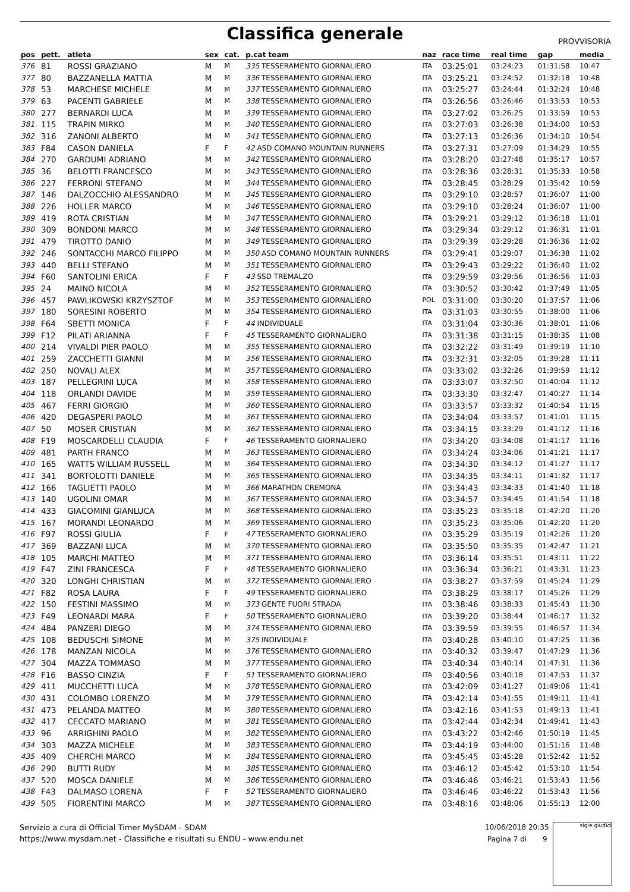Classifica generale
PROVVISORIA
| pos | pett. | atleta | sex | cat. | p.cat team | naz | race time | real time | gap | media |
| --- | --- | --- | --- | --- | --- | --- | --- | --- | --- | --- |
| 376 | 81 | ROSSI GRAZIANO | M | M | 335 TESSERAMENTO GIORNALIERO | ITA | 03:25:01 | 03:24:23 | 01:31:58 | 10:47 |
| 377 | 80 | BAZZANELLA MATTIA | M | M | 336 TESSERAMENTO GIORNALIERO | ITA | 03:25:21 | 03:24:52 | 01:32:18 | 10:48 |
| 378 | 53 | MARCHESE MICHELE | M | M | 337 TESSERAMENTO GIORNALIERO | ITA | 03:25:27 | 03:24:44 | 01:32:24 | 10:48 |
| 379 | 63 | PACENTI GABRIELE | M | M | 338 TESSERAMENTO GIORNALIERO | ITA | 03:26:56 | 03:26:46 | 01:33:53 | 10:53 |
| 380 | 277 | BERNARDI LUCA | M | M | 339 TESSERAMENTO GIORNALIERO | ITA | 03:27:02 | 03:26:25 | 01:33:59 | 10:53 |
| 381 | 115 | TRAPIN MIRKO | M | M | 340 TESSERAMENTO GIORNALIERO | ITA | 03:27:03 | 03:26:38 | 01:34:00 | 10:53 |
| 382 | 316 | ZANONI ALBERTO | M | M | 341 TESSERAMENTO GIORNALIERO | ITA | 03:27:13 | 03:26:36 | 01:34:10 | 10:54 |
| 383 | F84 | CASON DANIELA | F | F | 42 ASD COMANO MOUNTAIN RUNNERS | ITA | 03:27:31 | 03:27:09 | 01:34:29 | 10:55 |
| 384 | 270 | GARDUMI ADRIANO | M | M | 342 TESSERAMENTO GIORNALIERO | ITA | 03:28:20 | 03:27:48 | 01:35:17 | 10:57 |
| 385 | 36 | BELOTTI FRANCESCO | M | M | 343 TESSERAMENTO GIORNALIERO | ITA | 03:28:36 | 03:28:31 | 01:35:33 | 10:58 |
| 386 | 227 | FERRONI STEFANO | M | M | 344 TESSERAMENTO GIORNALIERO | ITA | 03:28:45 | 03:28:29 | 01:35:42 | 10:59 |
| 387 | 146 | DALZOCCHIO ALESSANDRO | M | M | 345 TESSERAMENTO GIORNALIERO | ITA | 03:29:10 | 03:28:57 | 01:36:07 | 11:00 |
| 388 | 226 | HOLLER MARCO | M | M | 346 TESSERAMENTO GIORNALIERO | ITA | 03:29:10 | 03:28:24 | 01:36:07 | 11:00 |
| 389 | 419 | ROTA CRISTIAN | M | M | 347 TESSERAMENTO GIORNALIERO | ITA | 03:29:21 | 03:29:12 | 01:36:18 | 11:01 |
| 390 | 309 | BONDONI MARCO | M | M | 348 TESSERAMENTO GIORNALIERO | ITA | 03:29:34 | 03:29:12 | 01:36:31 | 11:01 |
| 391 | 479 | TIROTTO DANIO | M | M | 349 TESSERAMENTO GIORNALIERO | ITA | 03:29:39 | 03:29:28 | 01:36:36 | 11:02 |
| 392 | 246 | SONTACCHI MARCO FILIPPO | M | M | 350 ASD COMANO MOUNTAIN RUNNERS | ITA | 03:29:41 | 03:29:07 | 01:36:38 | 11:02 |
| 393 | 440 | BELLI STEFANO | M | M | 351 TESSERAMENTO GIORNALIERO | ITA | 03:29:43 | 03:29:22 | 01:36:40 | 11:02 |
| 394 | F60 | SANTOLINI ERICA | F | F | 43 SSD TREMALZO | ITA | 03:29:59 | 03:29:56 | 01:36:56 | 11:03 |
| 395 | 24 | MAINO NICOLA | M | M | 352 TESSERAMENTO GIORNALIERO | ITA | 03:30:52 | 03:30:42 | 01:37:49 | 11:05 |
| 396 | 457 | PAWLIKOWSKI KRZYSZTOF | M | M | 353 TESSERAMENTO GIORNALIERO | POL | 03:31:00 | 03:30:20 | 01:37:57 | 11:06 |
| 397 | 180 | SORESINI ROBERTO | M | M | 354 TESSERAMENTO GIORNALIERO | ITA | 03:31:03 | 03:30:55 | 01:38:00 | 11:06 |
| 398 | F64 | SBETTI MONICA | F | F | 44 INDIVIDUALE | ITA | 03:31:04 | 03:30:36 | 01:38:01 | 11:06 |
| 399 | F12 | PILATI ARIANNA | F | F | 45 TESSERAMENTO GIORNALIERO | ITA | 03:31:38 | 03:31:15 | 01:38:35 | 11:08 |
| 400 | 214 | VIVALDI PIER PAOLO | M | M | 355 TESSERAMENTO GIORNALIERO | ITA | 03:32:22 | 03:31:49 | 01:39:19 | 11:10 |
| 401 | 259 | ZACCHETTI GIANNI | M | M | 356 TESSERAMENTO GIORNALIERO | ITA | 03:32:31 | 03:32:05 | 01:39:28 | 11:11 |
| 402 | 250 | NOVALI ALEX | M | M | 357 TESSERAMENTO GIORNALIERO | ITA | 03:33:02 | 03:32:26 | 01:39:59 | 11:12 |
| 403 | 187 | PELLEGRINI LUCA | M | M | 358 TESSERAMENTO GIORNALIERO | ITA | 03:33:07 | 03:32:50 | 01:40:04 | 11:12 |
| 404 | 118 | ORLANDI DAVIDE | M | M | 359 TESSERAMENTO GIORNALIERO | ITA | 03:33:30 | 03:32:47 | 01:40:27 | 11:14 |
| 405 | 467 | FERRI GIORGIO | M | M | 360 TESSERAMENTO GIORNALIERO | ITA | 03:33:57 | 03:33:32 | 01:40:54 | 11:15 |
| 406 | 420 | DEGASPERI PAOLO | M | M | 361 TESSERAMENTO GIORNALIERO | ITA | 03:34:04 | 03:33:57 | 01:41:01 | 11:15 |
| 407 | 50 | MOSER CRISTIAN | M | M | 362 TESSERAMENTO GIORNALIERO | ITA | 03:34:15 | 03:33:29 | 01:41:12 | 11:16 |
| 408 | F19 | MOSCARDELLI CLAUDIA | F | F | 46 TESSERAMENTO GIORNALIERO | ITA | 03:34:20 | 03:34:08 | 01:41:17 | 11:16 |
| 409 | 481 | PARTH FRANCO | M | M | 363 TESSERAMENTO GIORNALIERO | ITA | 03:34:24 | 03:34:06 | 01:41:21 | 11:17 |
| 410 | 165 | WATTS WILLIAM RUSSELL | M | M | 364 TESSERAMENTO GIORNALIERO | ITA | 03:34:30 | 03:34:12 | 01:41:27 | 11:17 |
| 411 | 341 | BORTOLOTTI DANIELE | M | M | 365 TESSERAMENTO GIORNALIERO | ITA | 03:34:35 | 03:34:11 | 01:41:32 | 11:17 |
| 412 | 166 | TAGLIETTI PAOLO | M | M | 366 MARATHON CREMONA | ITA | 03:34:43 | 03:34:33 | 01:41:40 | 11:18 |
| 413 | 140 | UGOLINI OMAR | M | M | 367 TESSERAMENTO GIORNALIERO | ITA | 03:34:57 | 03:34:45 | 01:41:54 | 11:18 |
| 414 | 433 | GIACOMINI GIANLUCA | M | M | 368 TESSERAMENTO GIORNALIERO | ITA | 03:35:23 | 03:35:18 | 01:42:20 | 11:20 |
| 415 | 167 | MORANDI LEONARDO | M | M | 369 TESSERAMENTO GIORNALIERO | ITA | 03:35:23 | 03:35:06 | 01:42:20 | 11:20 |
| 416 | F97 | ROSSI GIULIA | F | F | 47 TESSERAMENTO GIORNALIERO | ITA | 03:35:29 | 03:35:19 | 01:42:26 | 11:20 |
| 417 | 369 | BAZZANI LUCA | M | M | 370 TESSERAMENTO GIORNALIERO | ITA | 03:35:50 | 03:35:35 | 01:42:47 | 11:21 |
| 418 | 105 | MARCHI MATTEO | M | M | 371 TESSERAMENTO GIORNALIERO | ITA | 03:36:14 | 03:35:51 | 01:43:11 | 11:22 |
| 419 | F47 | ZINI FRANCESCA | F | F | 48 TESSERAMENTO GIORNALIERO | ITA | 03:36:34 | 03:36:21 | 01:43:31 | 11:23 |
| 420 | 320 | LONGHI CHRISTIAN | M | M | 372 TESSERAMENTO GIORNALIERO | ITA | 03:38:27 | 03:37:59 | 01:45:24 | 11:29 |
| 421 | F82 | ROSA LAURA | F | F | 49 TESSERAMENTO GIORNALIERO | ITA | 03:38:29 | 03:38:17 | 01:45:26 | 11:29 |
| 422 | 150 | FESTINI MASSIMO | M | M | 373 GENTE FUORI STRADA | ITA | 03:38:46 | 03:38:33 | 01:45:43 | 11:30 |
| 423 | F49 | LEONARDI MARA | F | F | 50 TESSERAMENTO GIORNALIERO | ITA | 03:39:20 | 03:38:44 | 01:46:17 | 11:32 |
| 424 | 484 | PANZERI DIEGO | M | M | 374 TESSERAMENTO GIORNALIERO | ITA | 03:39:59 | 03:39:55 | 01:46:57 | 11:34 |
| 425 | 108 | BEDUSCHI SIMONE | M | M | 375 INDIVIDUALE | ITA | 03:40:28 | 03:40:10 | 01:47:25 | 11:36 |
| 426 | 178 | MANZAN NICOLA | M | M | 376 TESSERAMENTO GIORNALIERO | ITA | 03:40:32 | 03:39:47 | 01:47:29 | 11:36 |
| 427 | 304 | MAZZA TOMMASO | M | M | 377 TESSERAMENTO GIORNALIERO | ITA | 03:40:34 | 03:40:14 | 01:47:31 | 11:36 |
| 428 | F16 | BASSO CINZIA | F | F | 51 TESSERAMENTO GIORNALIERO | ITA | 03:40:56 | 03:40:18 | 01:47:53 | 11:37 |
| 429 | 411 | MUCCHETTI LUCA | M | M | 378 TESSERAMENTO GIORNALIERO | ITA | 03:42:09 | 03:41:27 | 01:49:06 | 11:41 |
| 430 | 431 | COLOMBO LORENZO | M | M | 379 TESSERAMENTO GIORNALIERO | ITA | 03:42:14 | 03:41:55 | 01:49:11 | 11:41 |
| 431 | 473 | PELANDA MATTEO | M | M | 380 TESSERAMENTO GIORNALIERO | ITA | 03:42:16 | 03:41:53 | 01:49:13 | 11:41 |
| 432 | 417 | CECCATO MARIANO | M | M | 381 TESSERAMENTO GIORNALIERO | ITA | 03:42:44 | 03:42:34 | 01:49:41 | 11:43 |
| 433 | 96 | ARRIGHINI PAOLO | M | M | 382 TESSERAMENTO GIORNALIERO | ITA | 03:43:22 | 03:42:46 | 01:50:19 | 11:45 |
| 434 | 303 | MAZZA MICHELE | M | M | 383 TESSERAMENTO GIORNALIERO | ITA | 03:44:19 | 03:44:00 | 01:51:16 | 11:48 |
| 435 | 409 | CHERCHI MARCO | M | M | 384 TESSERAMENTO GIORNALIERO | ITA | 03:45:45 | 03:45:28 | 01:52:42 | 11:52 |
| 436 | 290 | BUTTI RUDY | M | M | 385 TESSERAMENTO GIORNALIERO | ITA | 03:46:12 | 03:45:42 | 01:53:10 | 11:54 |
| 437 | 520 | MOSCA DANIELE | M | M | 386 TESSERAMENTO GIORNALIERO | ITA | 03:46:46 | 03:46:21 | 01:53:43 | 11:56 |
| 438 | F43 | DALMASO LORENA | F | F | 52 TESSERAMENTO GIORNALIERO | ITA | 03:46:46 | 03:46:22 | 01:53:43 | 11:56 |
| 439 | 505 | FIORENTINI MARCO | M | M | 387 TESSERAMENTO GIORNALIERO | ITA | 03:48:16 | 03:48:06 | 01:55:13 | 12:00 |
Servizio a cura di Official Timer MySDAM - SDAM
https://www.mysdam.net - Classifiche e risultati su ENDU - www.endu.net
10/06/2018 20:35
Pagina 7 di 9
sigle giudici